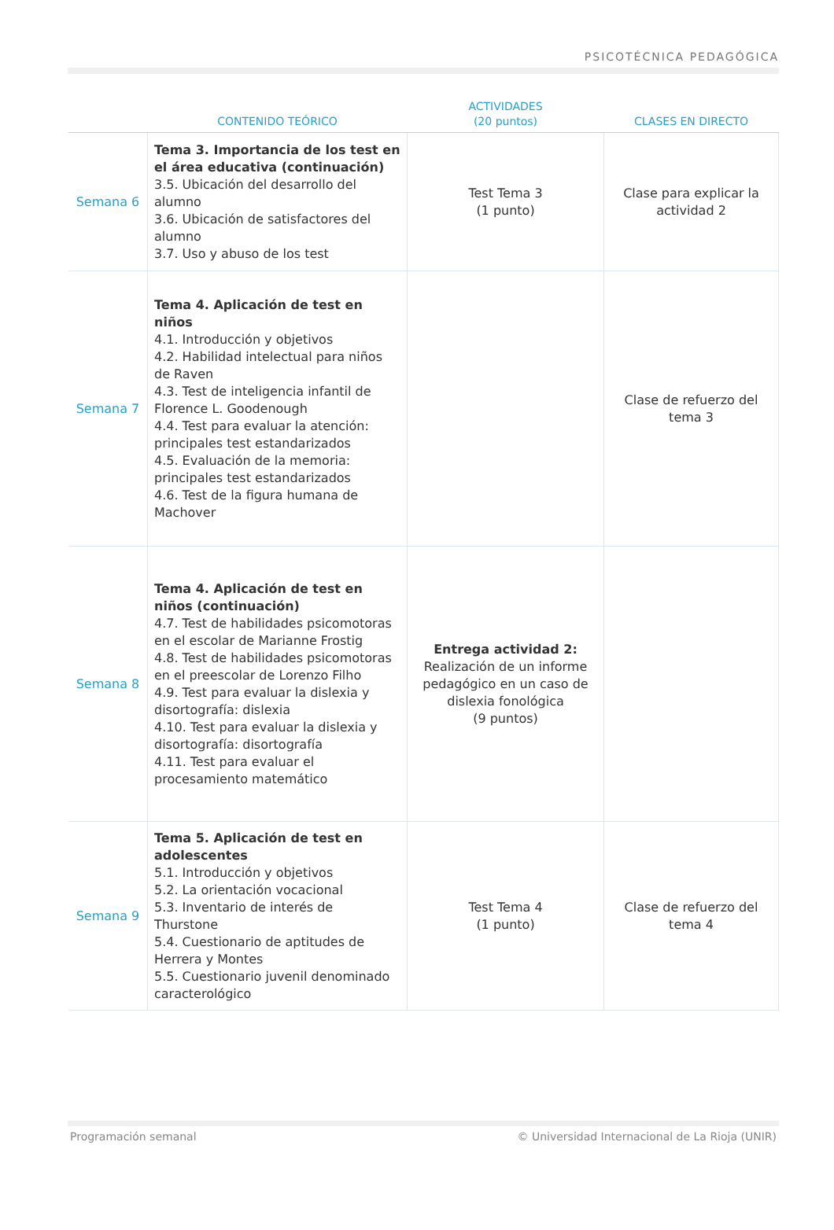PSICOTÉCNICA PEDAGÓGICA
| | CONTENIDO TEÓRICO | ACTIVIDADES (20 puntos) | CLASES EN DIRECTO |
| --- | --- | --- | --- |
| Semana 6 | Tema 3. Importancia de los test en el área educativa (continuación) 3.5. Ubicación del desarrollo del alumno 3.6. Ubicación de satisfactores del alumno 3.7. Uso y abuso de los test | Test Tema 3 (1 punto) | Clase para explicar la actividad 2 |
| Semana 7 | Tema 4. Aplicación de test en niños 4.1. Introducción y objetivos 4.2. Habilidad intelectual para niños de Raven 4.3. Test de inteligencia infantil de Florence L. Goodenough 4.4. Test para evaluar la atención: principales test estandarizados 4.5. Evaluación de la memoria: principales test estandarizados 4.6. Test de la figura humana de Machover | | Clase de refuerzo del tema 3 |
| Semana 8 | Tema 4. Aplicación de test en niños (continuación) 4.7. Test de habilidades psicomotoras en el escolar de Marianne Frostig 4.8. Test de habilidades psicomotoras en el preescolar de Lorenzo Filho 4.9. Test para evaluar la dislexia y disortografía: dislexia 4.10. Test para evaluar la dislexia y disortografía: disortografía 4.11. Test para evaluar el procesamiento matemático | Entrega actividad 2: Realización de un informe pedagógico en un caso de dislexia fonológica (9 puntos) | |
| Semana 9 | Tema 5. Aplicación de test en adolescentes 5.1. Introducción y objetivos 5.2. La orientación vocacional 5.3. Inventario de interés de Thurstone 5.4. Cuestionario de aptitudes de Herrera y Montes 5.5. Cuestionario juvenil denominado caracterológico | Test Tema 4 (1 punto) | Clase de refuerzo del tema 4 |
Programación semanal © Universidad Internacional de La Rioja (UNIR)